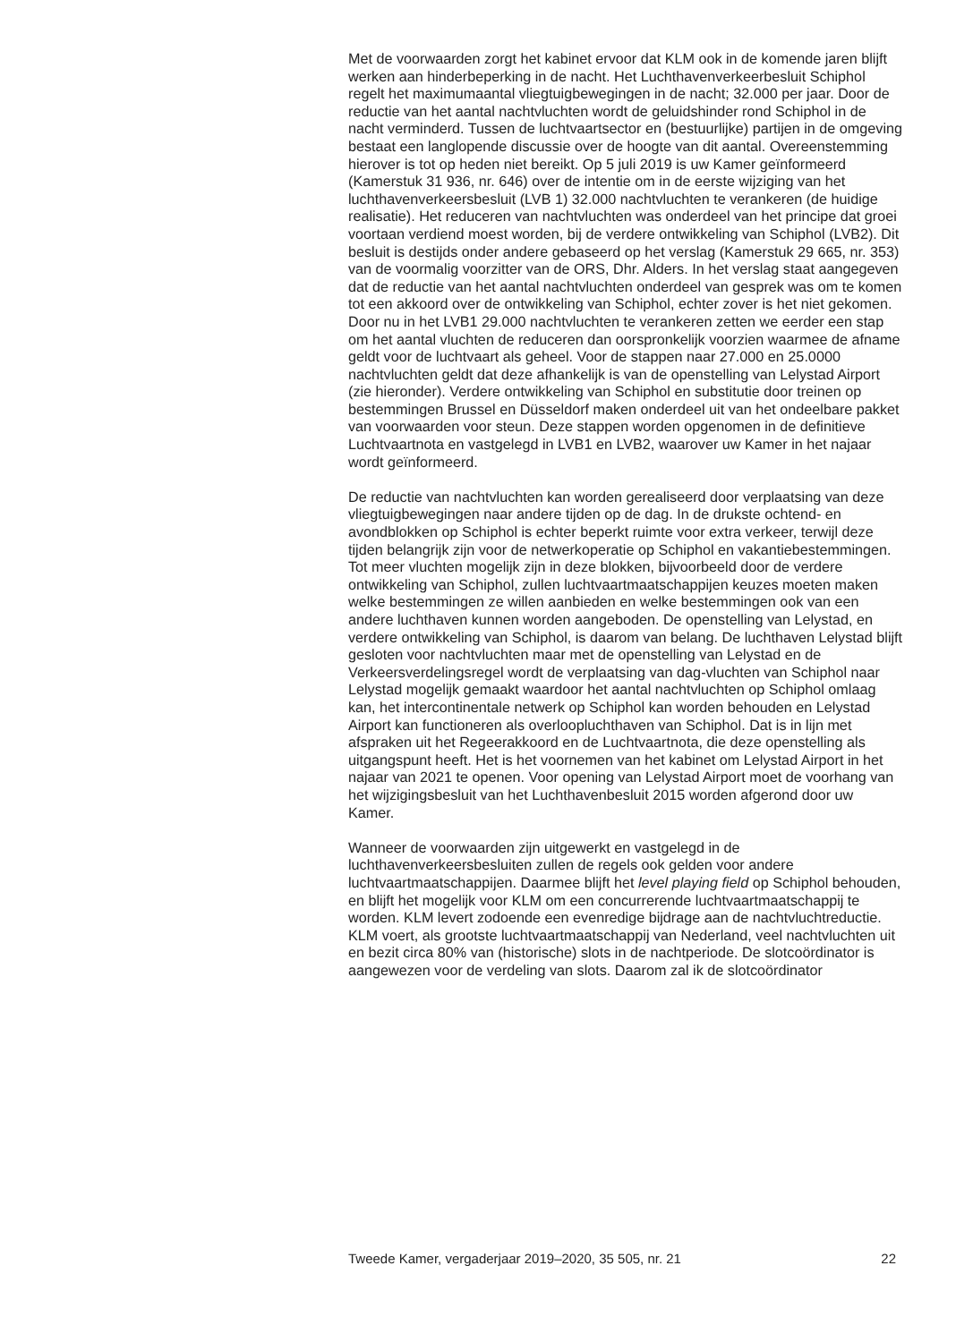Met de voorwaarden zorgt het kabinet ervoor dat KLM ook in de komende jaren blijft werken aan hinderbeperking in de nacht. Het Luchthavenverkeerbesluit Schiphol regelt het maximumaantal vliegtuigbewegingen in de nacht; 32.000 per jaar. Door de reductie van het aantal nachtvluchten wordt de geluidshinder rond Schiphol in de nacht verminderd. Tussen de luchtvaartsector en (bestuurlijke) partijen in de omgeving bestaat een langlopende discussie over de hoogte van dit aantal. Overeenstemming hierover is tot op heden niet bereikt. Op 5 juli 2019 is uw Kamer geïnformeerd (Kamerstuk 31 936, nr. 646) over de intentie om in de eerste wijziging van het luchthavenverkeersbesluit (LVB 1) 32.000 nachtvluchten te verankeren (de huidige realisatie). Het reduceren van nachtvluchten was onderdeel van het principe dat groei voortaan verdiend moest worden, bij de verdere ontwikkeling van Schiphol (LVB2). Dit besluit is destijds onder andere gebaseerd op het verslag (Kamerstuk 29 665, nr. 353) van de voormalig voorzitter van de ORS, Dhr. Alders. In het verslag staat aangegeven dat de reductie van het aantal nachtvluchten onderdeel van gesprek was om te komen tot een akkoord over de ontwikkeling van Schiphol, echter zover is het niet gekomen. Door nu in het LVB1 29.000 nachtvluchten te verankeren zetten we eerder een stap om het aantal vluchten de reduceren dan oorspronkelijk voorzien waarmee de afname geldt voor de luchtvaart als geheel. Voor de stappen naar 27.000 en 25.0000 nachtvluchten geldt dat deze afhankelijk is van de openstelling van Lelystad Airport (zie hieronder). Verdere ontwikkeling van Schiphol en substitutie door treinen op bestemmingen Brussel en Düsseldorf maken onderdeel uit van het ondeelbare pakket van voorwaarden voor steun. Deze stappen worden opgenomen in de definitieve Luchtvaartnota en vastgelegd in LVB1 en LVB2, waarover uw Kamer in het najaar wordt geïnformeerd.
De reductie van nachtvluchten kan worden gerealiseerd door verplaatsing van deze vliegtuigbewegingen naar andere tijden op de dag. In de drukste ochtend- en avondblokken op Schiphol is echter beperkt ruimte voor extra verkeer, terwijl deze tijden belangrijk zijn voor de netwerkoperatie op Schiphol en vakantiebestemmingen. Tot meer vluchten mogelijk zijn in deze blokken, bijvoorbeeld door de verdere ontwikkeling van Schiphol, zullen luchtvaartmaatschappijen keuzes moeten maken welke bestemmingen ze willen aanbieden en welke bestemmingen ook van een andere luchthaven kunnen worden aangeboden. De openstelling van Lelystad, en verdere ontwikkeling van Schiphol, is daarom van belang. De luchthaven Lelystad blijft gesloten voor nachtvluchten maar met de openstelling van Lelystad en de Verkeersverdelingsregel wordt de verplaatsing van dag-vluchten van Schiphol naar Lelystad mogelijk gemaakt waardoor het aantal nachtvluchten op Schiphol omlaag kan, het intercontinentale netwerk op Schiphol kan worden behouden en Lelystad Airport kan functioneren als overloopluchthaven van Schiphol. Dat is in lijn met afspraken uit het Regeerakkoord en de Luchtvaartnota, die deze openstelling als uitgangspunt heeft. Het is het voornemen van het kabinet om Lelystad Airport in het najaar van 2021 te openen. Voor opening van Lelystad Airport moet de voorhang van het wijzigingsbesluit van het Luchthavenbesluit 2015 worden afgerond door uw Kamer.
Wanneer de voorwaarden zijn uitgewerkt en vastgelegd in de luchthavenverkeersbesluiten zullen de regels ook gelden voor andere luchtvaartmaatschappijen. Daarmee blijft het level playing field op Schiphol behouden, en blijft het mogelijk voor KLM om een concurrerende luchtvaartmaatschappij te worden. KLM levert zodoende een evenredige bijdrage aan de nachtvluchtreductie. KLM voert, als grootste luchtvaartmaatschappij van Nederland, veel nachtvluchten uit en bezit circa 80% van (historische) slots in de nachtperiode. De slotcoördinator is aangewezen voor de verdeling van slots. Daarom zal ik de slotcoördinator
Tweede Kamer, vergaderjaar 2019–2020, 35 505, nr. 21 22